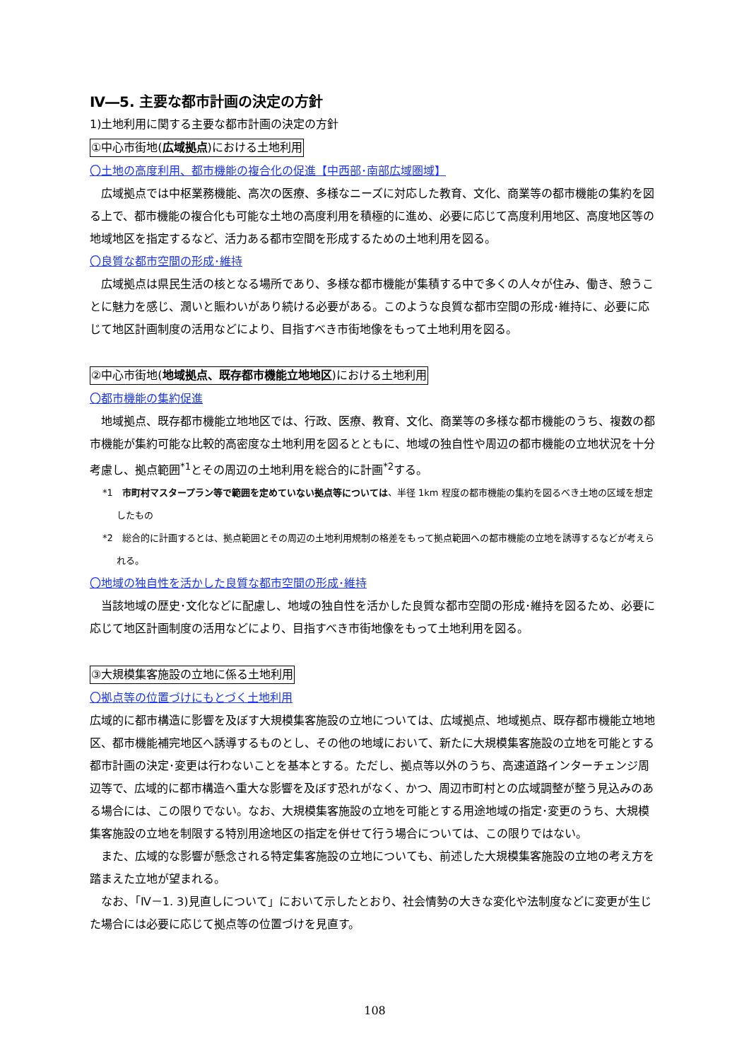Ⅳ―5. 主要な都市計画の決定の方針
1)土地利用に関する主要な都市計画の決定の方針
①中心市街地(広域拠点)における土地利用
〇土地の高度利用、都市機能の複合化の促進【中西部･南部広域圏域】
広域拠点では中枢業務機能、高次の医療、多様なニーズに対応した教育、文化、商業等の都市機能の集約を図る上で、都市機能の複合化も可能な土地の高度利用を積極的に進め、必要に応じて高度利用地区、高度地区等の地域地区を指定するなど、活力ある都市空間を形成するための土地利用を図る。
〇良質な都市空間の形成･維持
広域拠点は県民生活の核となる場所であり、多様な都市機能が集積する中で多くの人々が住み、働き、憩うことに魅力を感じ、潤いと賑わいがあり続ける必要がある。このような良質な都市空間の形成･維持に、必要に応じて地区計画制度の活用などにより、目指すべき市街地像をもって土地利用を図る。
②中心市街地(地域拠点、既存都市機能立地地区)における土地利用
〇都市機能の集約促進
地域拠点、既存都市機能立地地区では、行政、医療、教育、文化、商業等の多様な都市機能のうち、複数の都市機能が集約可能な比較的高密度な土地利用を図るとともに、地域の独自性や周辺の都市機能の立地状況を十分考慮し、拠点範囲<sup>*1</sup>とその周辺の土地利用を総合的に計画<sup>*2</sup>する。
*1　市町村マスタープラン等で範囲を定めていない拠点等については、半径 1km 程度の都市機能の集約を図るべき土地の区域を想定したもの
*2　総合的に計画するとは、拠点範囲とその周辺の土地利用規制の格差をもって拠点範囲への都市機能の立地を誘導するなどが考えられる。
〇地域の独自性を活かした良質な都市空間の形成･維持
当該地域の歴史･文化などに配慮し、地域の独自性を活かした良質な都市空間の形成･維持を図るため、必要に応じて地区計画制度の活用などにより、目指すべき市街地像をもって土地利用を図る。
③大規模集客施設の立地に係る土地利用
〇拠点等の位置づけにもとづく土地利用
広域的に都市構造に影響を及ぼす大規模集客施設の立地については、広域拠点、地域拠点、既存都市機能立地地区、都市機能補完地区へ誘導するものとし、その他の地域において、新たに大規模集客施設の立地を可能とする都市計画の決定･変更は行わないことを基本とする。ただし、拠点等以外のうち、高速道路インターチェンジ周辺等で、広域的に都市構造へ重大な影響を及ぼす恐れがなく、かつ、周辺市町村との広域調整が整う見込みのある場合には、この限りでない。なお、大規模集客施設の立地を可能とする用途地域の指定･変更のうち、大規模集客施設の立地を制限する特別用途地区の指定を併せて行う場合については、この限りではない。
また、広域的な影響が懸念される特定集客施設の立地についても、前述した大規模集客施設の立地の考え方を踏まえた立地が望まれる。
なお、「Ⅳ－1. 3)見直しについて」において示したとおり、社会情勢の大きな変化や法制度などに変更が生じた場合には必要に応じて拠点等の位置づけを見直す。
108